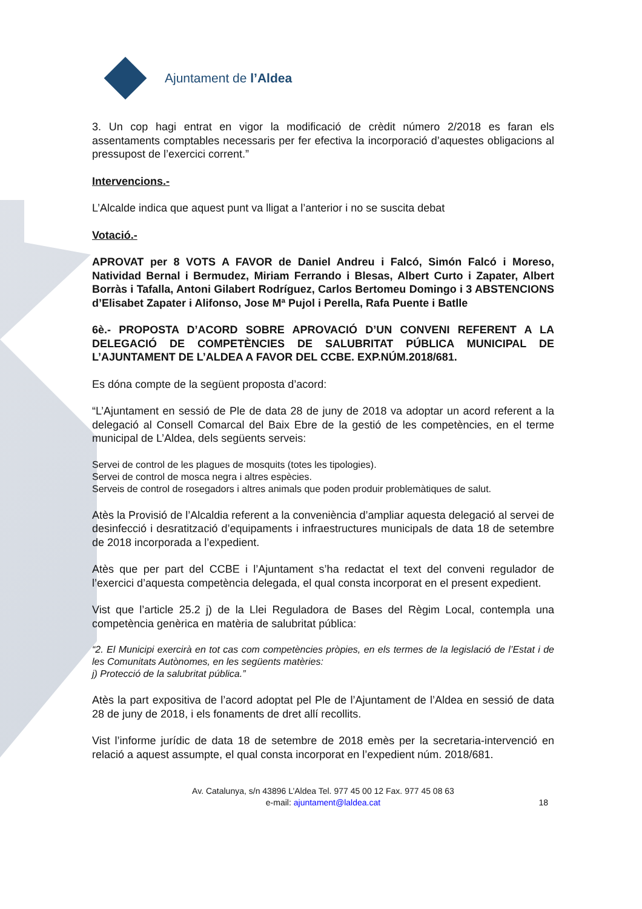Ajuntament de l’Aldea
3. Un cop hagi entrat en vigor la modificació de crèdit número 2/2018 es faran els assentaments comptables necessaris per fer efectiva la incorporació d’aquestes obligacions al pressupost de l’exercici corrent.”
Intervencions.-
L’Alcalde indica que aquest punt va lligat a l’anterior i no se suscita debat
Votació.-
APROVAT per 8 VOTS A FAVOR de Daniel Andreu i Falcó, Simón Falcó i Moreso, Natividad Bernal i Bermudez, Miriam Ferrando i Blesas, Albert Curto i Zapater, Albert Borràs i Tafalla, Antoni Gilabert Rodríguez, Carlos Bertomeu Domingo i 3 ABSTENCIONS d’Elisabet Zapater i Alifonso, Jose Mª Pujol i Perella, Rafa Puente i Batlle
6è.- PROPOSTA D’ACORD SOBRE APROVACIÓ D’UN CONVENI REFERENT A LA DELEGACIÓ DE COMPETÈNCIES DE SALUBRITAT PÚBLICA MUNICIPAL DE L’AJUNTAMENT DE L’ALDEA A FAVOR DEL CCBE. EXP.NÚM.2018/681.
Es dóna compte de la següent proposta d’acord:
“L’Ajuntament en sessió de Ple de data 28 de juny de 2018 va adoptar un acord referent a la delegació al Consell Comarcal del Baix Ebre de la gestió de les competències, en el terme municipal de L’Aldea, dels següents serveis:
Servei de control de les plagues de mosquits (totes les tipologies).
Servei de control de mosca negra i altres espècies.
Serveis de control de rosegadors i altres animals que poden produir problemàtiques de salut.
Atès la Provisió de l’Alcaldia referent a la conveniència d’ampliar aquesta delegació al servei de desinfecció i desratització d’equipaments i infraestructures municipals de data 18 de setembre de 2018 incorporada a l’expedient.
Atès que per part del CCBE i l’Ajuntament s’ha redactat el text del conveni regulador de l’exercici d’aquesta competència delegada, el qual consta incorporat en el present expedient.
Vist que l’article 25.2 j) de la Llei Reguladora de Bases del Règim Local, contempla una competència genèrica en matèria de salubritat pública:
“2. El Municipi exercirà en tot cas com competències pròpies, en els termes de la legislació de l’Estat i de les Comunitats Autònomes, en les següents matèries:
j) Protecció de la salubritat pública.”
Atès la part expositiva de l’acord adoptat pel Ple de l’Ajuntament de l’Aldea en sessió de data 28 de juny de 2018, i els fonaments de dret allí recollits.
Vist l’informe jurídic de data 18 de setembre de 2018 emès per la secretaria-intervenció en relació a aquest assumpte, el qual consta incorporat en l’expedient núm. 2018/681.
Av. Catalunya, s/n 43896 L’Aldea Tel. 977 45 00 12 Fax. 977 45 08 63
e-mail: ajuntament@laldea.cat
18